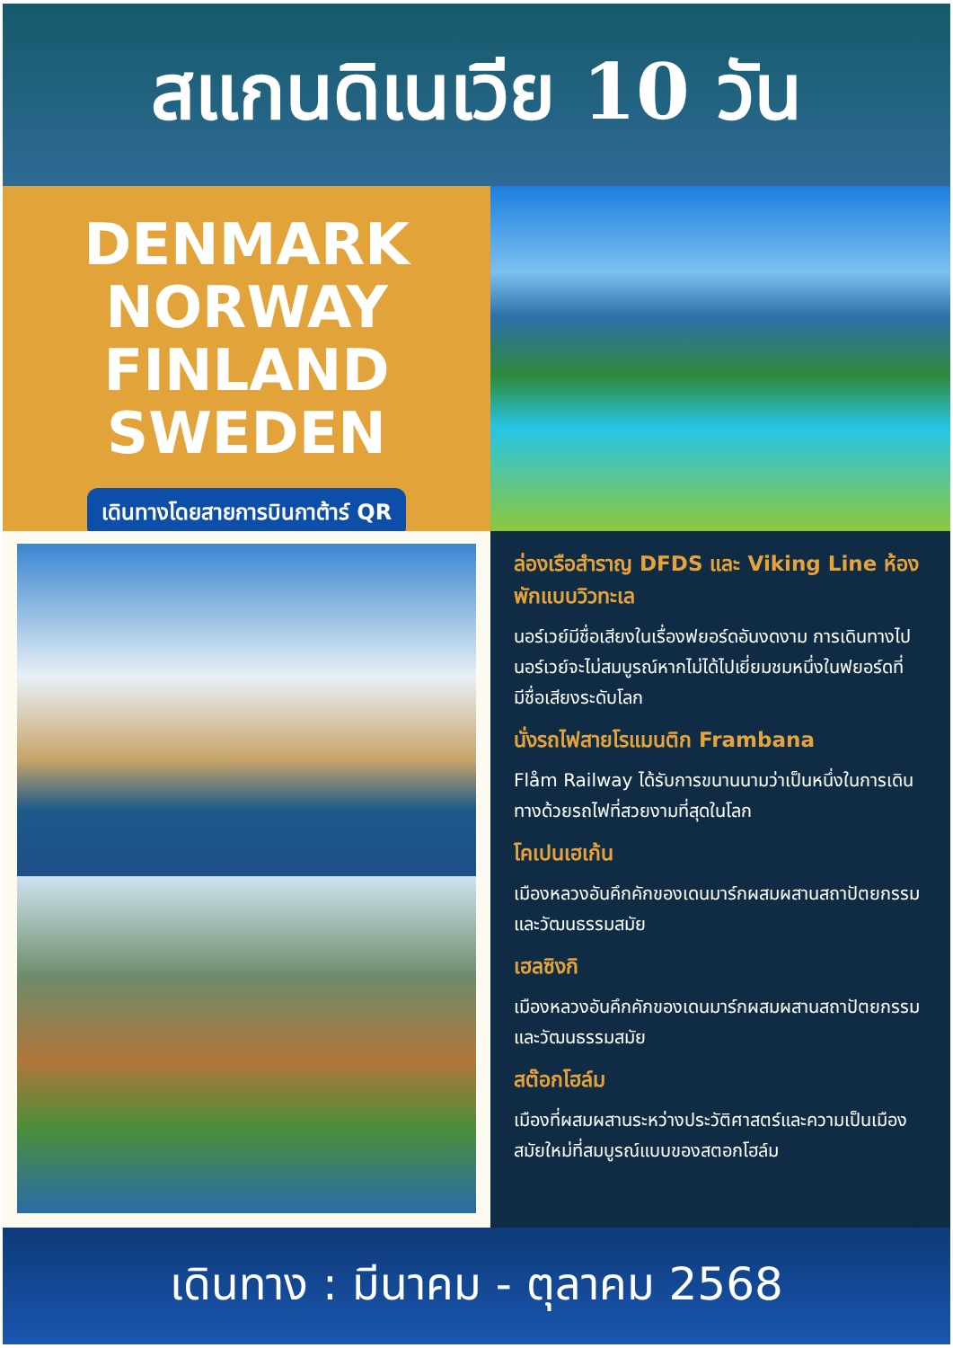สแกนดิเนเวีย 10 วัน
DENMARK
NORWAY
FINLAND
SWEDEN
เดินทางโดยสายการบินกาต้าร์ QR
ล่องเรือสำราญ DFDS และ Viking Line ห้องพักแบบวิวทะเล
นอร์เวย์มีชื่อเสียงในเรื่องฟยอร์ดอันงดงาม การเดินทางไปนอร์เวย์จะไม่สมบูรณ์หากไม่ได้ไปเยี่ยมชมหนึ่งในฟยอร์ดที่มีชื่อเสียงระดับโลก
นั่งรถไฟสายโรแมนติก Frambana
Flåm Railway ได้รับการขนานนามว่าเป็นหนึ่งในการเดินทางด้วยรถไฟที่สวยงามที่สุดในโลก
โคเปนเฮเก้น
เมืองหลวงอันคึกคักของเดนมาร์กผสมผสานสถาปัตยกรรมและวัฒนธรรมสมัย
เฮลซิงกิ
เมืองหลวงอันคึกคักของเดนมาร์กผสมผสานสถาปัตยกรรมและวัฒนธรรมสมัย
สต๊อกโฮล์ม
เมืองที่ผสมผสานระหว่างประวัติศาสตร์และความเป็นเมืองสมัยใหม่ที่สมบูรณ์แบบของสตอกโฮล์ม
เดินทาง : มีนาคม - ตุลาคม 2568